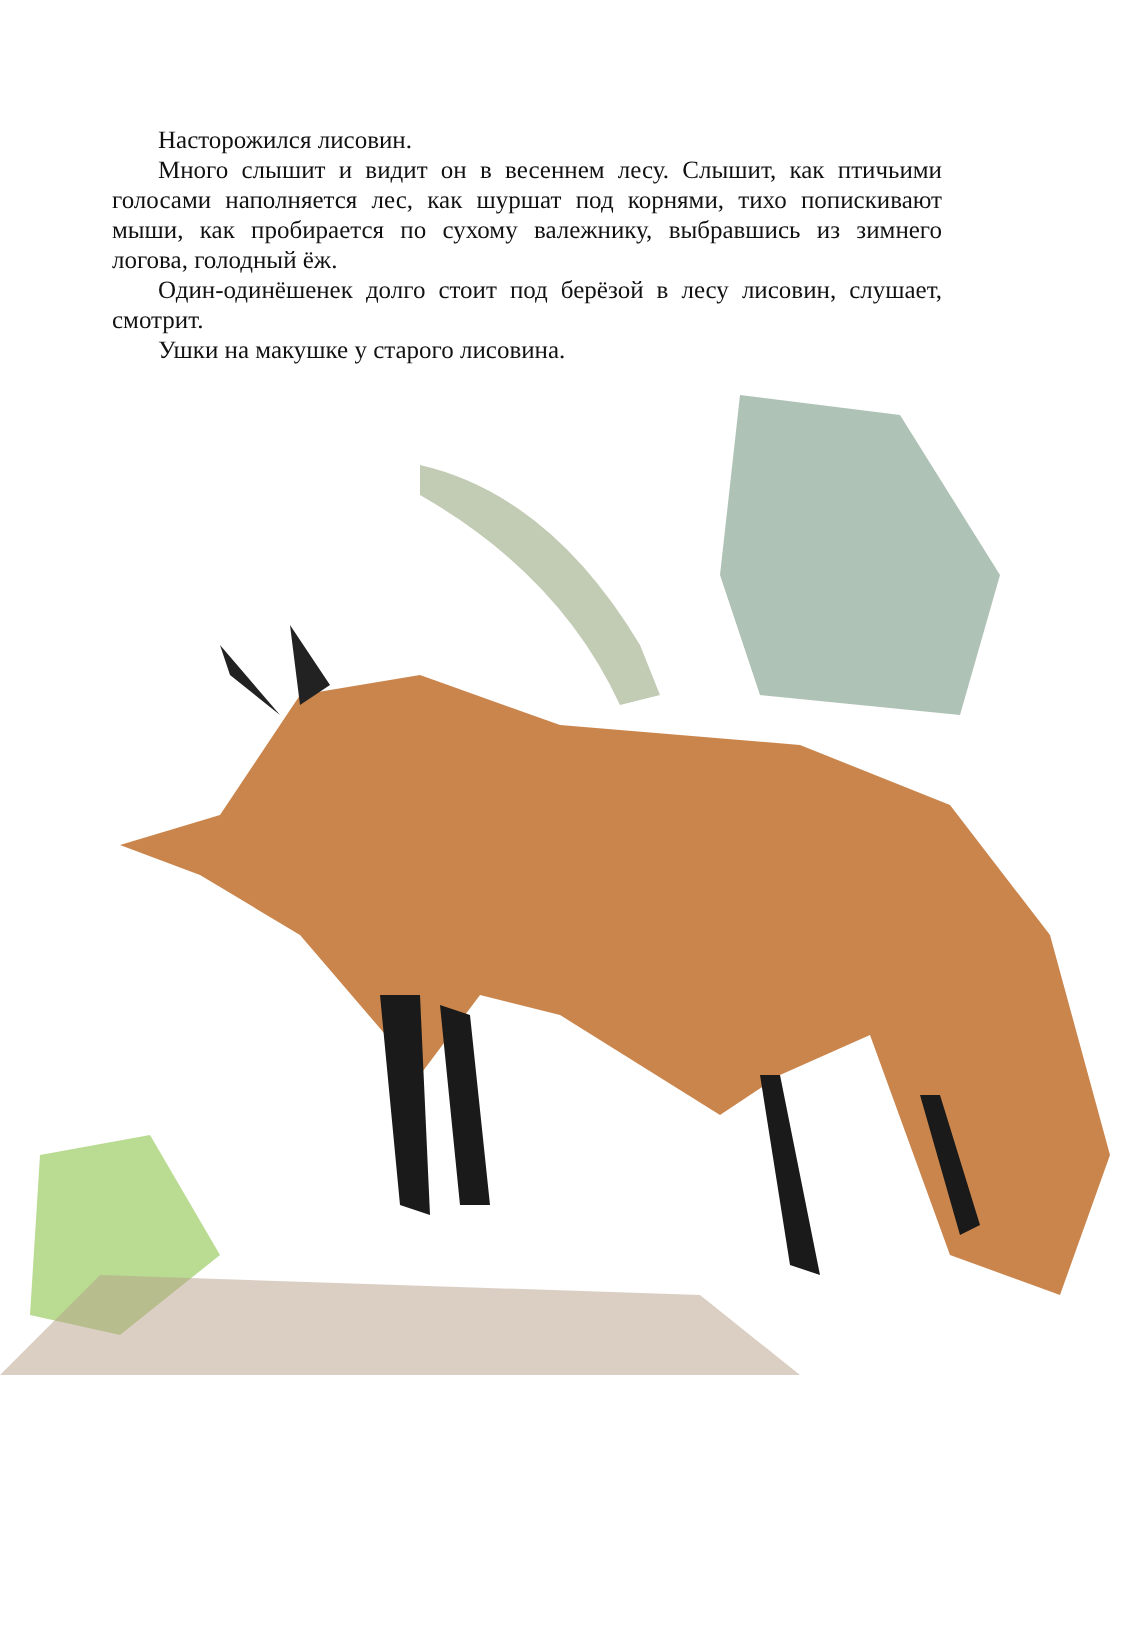Насторожился лисовин.
Много слышит и видит он в весеннем лесу. Слышит, как птичьими голосами наполняется лес, как шуршат под корнями, тихо попискивают мыши, как пробирается по сухому валежнику, выбравшись из зимнего логова, голодный ёж.
Один-одинёшенек долго стоит под берёзой в лесу лисовин, слушает, смотрит.
Ушки на макушке у старого лисовина.